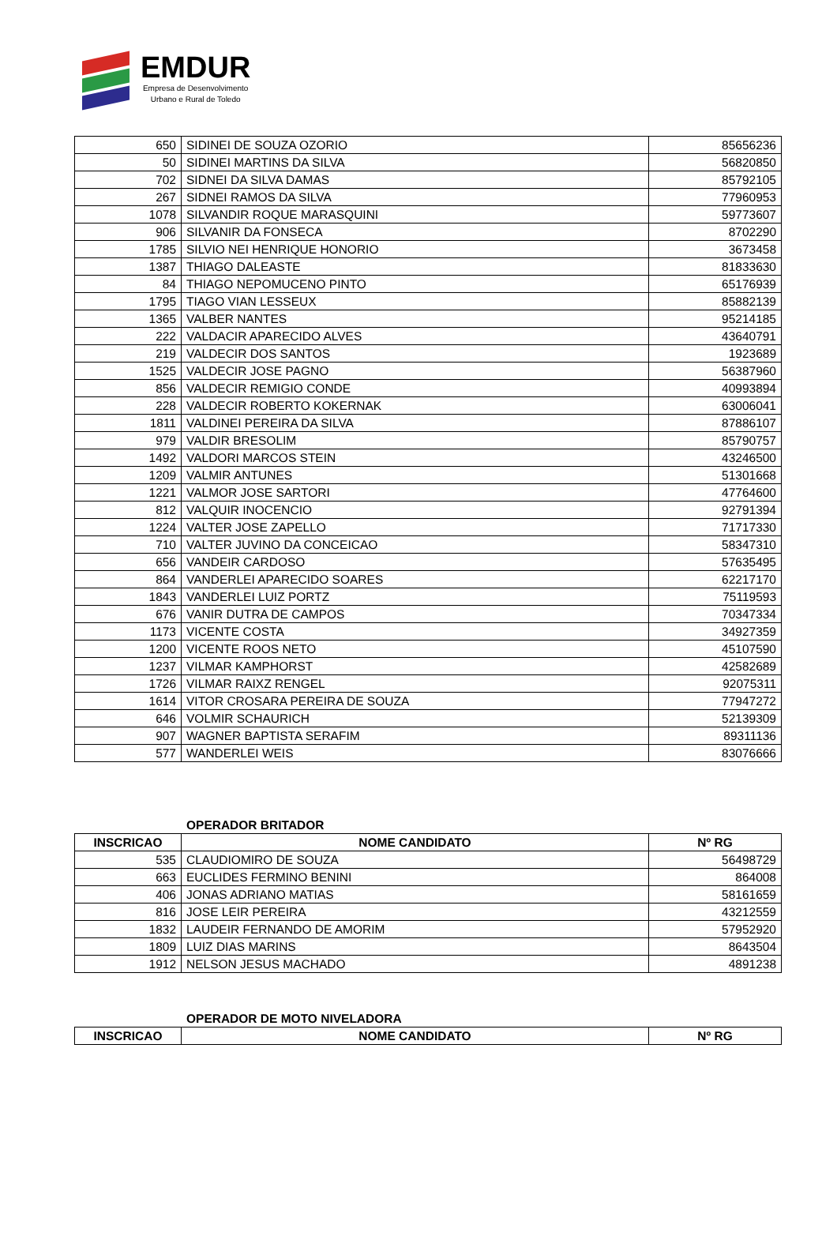EMDUR
Empresa de Desenvolvimento
Urbano e Rural de Toledo
| 650 | SIDINEI DE SOUZA OZORIO | 85656236 |
| 50 | SIDINEI MARTINS DA SILVA | 56820850 |
| 702 | SIDNEI DA SILVA DAMAS | 85792105 |
| 267 | SIDNEI RAMOS DA SILVA | 77960953 |
| 1078 | SILVANDIR ROQUE MARASQUINI | 59773607 |
| 906 | SILVANIR DA FONSECA | 8702290 |
| 1785 | SILVIO NEI HENRIQUE HONORIO | 3673458 |
| 1387 | THIAGO DALEASTE | 81833630 |
| 84 | THIAGO NEPOMUCENO PINTO | 65176939 |
| 1795 | TIAGO VIAN LESSEUX | 85882139 |
| 1365 | VALBER NANTES | 95214185 |
| 222 | VALDACIR APARECIDO ALVES | 43640791 |
| 219 | VALDECIR DOS SANTOS | 1923689 |
| 1525 | VALDECIR JOSE PAGNO | 56387960 |
| 856 | VALDECIR REMIGIO CONDE | 40993894 |
| 228 | VALDECIR ROBERTO KOKERNAK | 63006041 |
| 1811 | VALDINEI PEREIRA DA SILVA | 87886107 |
| 979 | VALDIR BRESOLIM | 85790757 |
| 1492 | VALDORI MARCOS STEIN | 43246500 |
| 1209 | VALMIR ANTUNES | 51301668 |
| 1221 | VALMOR JOSE SARTORI | 47764600 |
| 812 | VALQUIR INOCENCIO | 92791394 |
| 1224 | VALTER JOSE ZAPELLO | 71717330 |
| 710 | VALTER JUVINO DA CONCEICAO | 58347310 |
| 656 | VANDEIR CARDOSO | 57635495 |
| 864 | VANDERLEI APARECIDO SOARES | 62217170 |
| 1843 | VANDERLEI LUIZ PORTZ | 75119593 |
| 676 | VANIR DUTRA DE CAMPOS | 70347334 |
| 1173 | VICENTE COSTA | 34927359 |
| 1200 | VICENTE ROOS NETO | 45107590 |
| 1237 | VILMAR KAMPHORST | 42582689 |
| 1726 | VILMAR RAIXZ RENGEL | 92075311 |
| 1614 | VITOR CROSARA PEREIRA DE SOUZA | 77947272 |
| 646 | VOLMIR SCHAURICH | 52139309 |
| 907 | WAGNER BAPTISTA SERAFIM | 89311136 |
| 577 | WANDERLEI WEIS | 83076666 |
OPERADOR BRITADOR
| INSCRICAO | NOME CANDIDATO | Nº RG |
| --- | --- | --- |
| 535 | CLAUDIOMIRO DE SOUZA | 56498729 |
| 663 | EUCLIDES FERMINO BENINI | 864008 |
| 406 | JONAS ADRIANO MATIAS | 58161659 |
| 816 | JOSE LEIR PEREIRA | 43212559 |
| 1832 | LAUDEIR FERNANDO DE AMORIM | 57952920 |
| 1809 | LUIZ DIAS MARINS | 8643504 |
| 1912 | NELSON JESUS MACHADO | 4891238 |
OPERADOR DE MOTO NIVELADORA
| INSCRICAO | NOME CANDIDATO | Nº RG |
| --- | --- | --- |